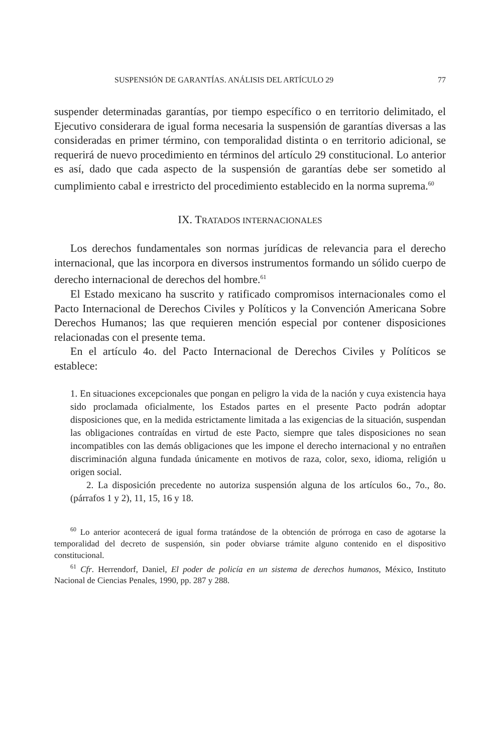SUSPENSIÓN DE GARANTÍAS. ANÁLISIS DEL ARTÍCULO 29 77
suspender determinadas garantías, por tiempo específico o en territorio delimitado, el Ejecutivo considerara de igual forma necesaria la suspensión de garantías diversas a las consideradas en primer término, con temporalidad distinta o en territorio adicional, se requerirá de nuevo procedimiento en términos del artículo 29 constitucional. Lo anterior es así, dado que cada aspecto de la suspensión de garantías debe ser sometido al cumplimiento cabal e irrestricto del procedimiento establecido en la norma suprema.<sup>60</sup>
IX. TRATADOS INTERNACIONALES
Los derechos fundamentales son normas jurídicas de relevancia para el derecho internacional, que las incorpora en diversos instrumentos formando un sólido cuerpo de derecho internacional de derechos del hombre.<sup>61</sup>
El Estado mexicano ha suscrito y ratificado compromisos internacionales como el Pacto Internacional de Derechos Civiles y Políticos y la Convención Americana Sobre Derechos Humanos; las que requieren mención especial por contener disposiciones relacionadas con el presente tema.
En el artículo 4o. del Pacto Internacional de Derechos Civiles y Políticos se establece:
1. En situaciones excepcionales que pongan en peligro la vida de la nación y cuya existencia haya sido proclamada oficialmente, los Estados partes en el presente Pacto podrán adoptar disposiciones que, en la medida estrictamente limitada a las exigencias de la situación, suspendan las obligaciones contraídas en virtud de este Pacto, siempre que tales disposiciones no sean incompatibles con las demás obligaciones que les impone el derecho internacional y no entrañen discriminación alguna fundada únicamente en motivos de raza, color, sexo, idioma, religión u origen social.
2. La disposición precedente no autoriza suspensión alguna de los artículos 6o., 7o., 8o. (párrafos 1 y 2), 11, 15, 16 y 18.
<sup>60</sup> Lo anterior acontecerá de igual forma tratándose de la obtención de prórroga en caso de agotarse la temporalidad del decreto de suspensión, sin poder obviarse trámite alguno contenido en el dispositivo constitucional.
<sup>61</sup> Cfr. Herrendorf, Daniel, El poder de policía en un sistema de derechos humanos, México, Instituto Nacional de Ciencias Penales, 1990, pp. 287 y 288.